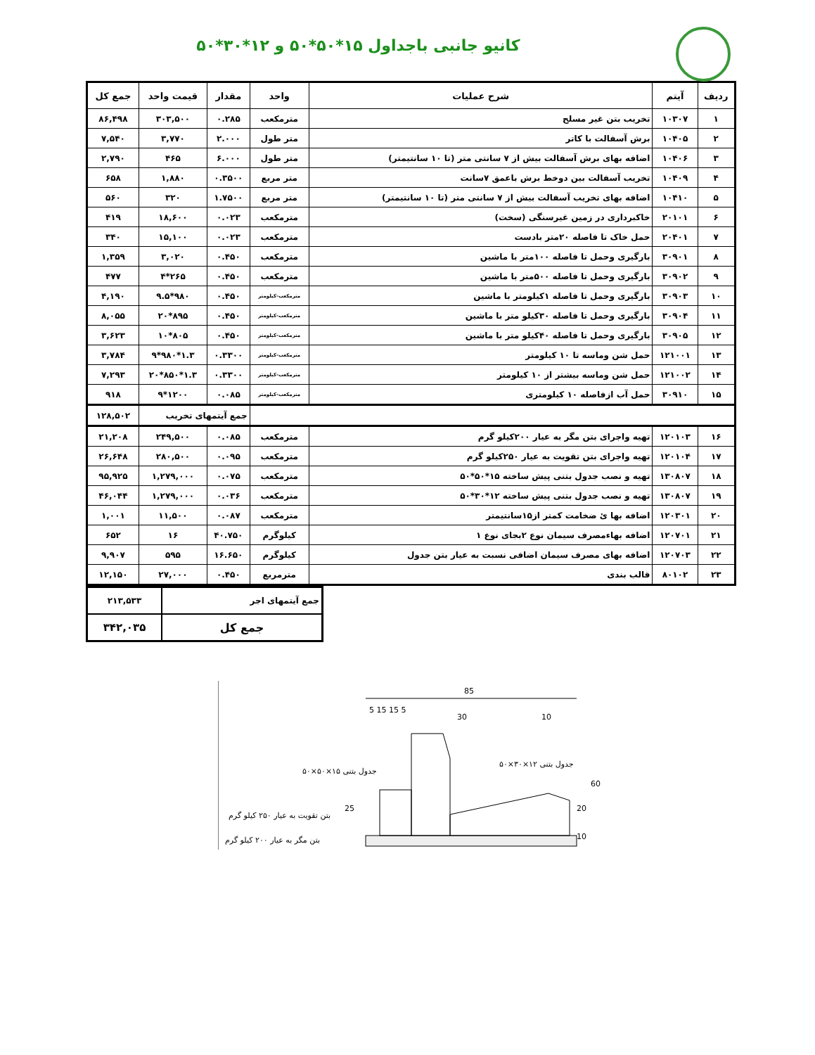کانیو جانبی باجداول ۱۵*۵۰*۵۰ و ۱۲*۳۰*۵۰
| ردیف | آیتم | شرح عملیات | واحد | مقدار | قیمت واحد | جمع کل |
| --- | --- | --- | --- | --- | --- | --- |
| ۱ | ۱۰۳۰۷ | تخریب بتن غیر مسلح | مترمکعب | ۰.۲۸۵ | ۳۰۳,۵۰۰ | ۸۶,۴۹۸ |
| ۲ | ۱۰۴۰۵ | برش آسفالت با کاتر | متر طول | ۲.۰۰۰ | ۳,۷۷۰ | ۷,۵۴۰ |
| ۳ | ۱۰۴۰۶ | اضافه بهای برش آسفالت بیش از ۷ سانتی متر (تا ۱۰ سانتیمتر) | متر طول | ۶.۰۰۰ | ۴۶۵ | ۲,۷۹۰ |
| ۴ | ۱۰۴۰۹ | تخریب آسفالت بین دوخط برش باعمق ۷سانت | متر مربع | ۰.۳۵۰۰ | ۱,۸۸۰ | ۶۵۸ |
| ۵ | ۱۰۴۱۰ | اضافه بهای تخریب آسفالت بیش از ۷ سانتی متر (تا ۱۰ سانتیمتر) | متر مربع | ۱.۷۵۰۰ | ۳۲۰ | ۵۶۰ |
| ۶ | ۲۰۱۰۱ | خاکبرداری در زمین غیرسنگی (سخت) | مترمکعب | ۰.۰۲۳ | ۱۸,۶۰۰ | ۴۱۹ |
| ۷ | ۲۰۴۰۱ | حمل خاک تا فاصله ۲۰متر بادست | مترمکعب | ۰.۰۲۳ | ۱۵,۱۰۰ | ۳۴۰ |
| ۸ | ۳۰۹۰۱ | بارگیری وحمل تا فاصله ۱۰۰متر با ماشین | مترمکعب | ۰.۴۵۰ | ۳,۰۲۰ | ۱,۳۵۹ |
| ۹ | ۳۰۹۰۲ | بارگیری وحمل تا فاصله ۵۰۰متر با ماشین | مترمکعب | ۰.۴۵۰ | ۲۶۵*۴ | ۴۷۷ |
| ۱۰ | ۳۰۹۰۳ | بارگیری وحمل تا فاصله ۱کیلومتر با ماشین | مترمکعب-کیلومتر | ۰.۴۵۰ | ۹۸۰*۹.۵ | ۴,۱۹۰ |
| ۱۱ | ۳۰۹۰۴ | بارگیری وحمل تا فاصله ۳۰کیلو متر با ماشین | مترمکعب-کیلومتر | ۰.۴۵۰ | ۸۹۵*۲۰ | ۸,۰۵۵ |
| ۱۲ | ۳۰۹۰۵ | بارگیری وحمل تا فاصله ۴۰کیلو متر با ماشین | مترمکعب-کیلومتر | ۰.۴۵۰ | ۸۰۵*۱۰ | ۳,۶۲۳ |
| ۱۳ | ۱۲۱۰۰۱ | حمل شن وماسه تا ۱۰ کیلومتر | مترمکعب-کیلومتر | ۰.۳۳۰۰ | ۱.۳*۹۸۰*۹ | ۳,۷۸۴ |
| ۱۴ | ۱۲۱۰۰۲ | حمل شن وماسه بیشتر از ۱۰ کیلومتر | مترمکعب-کیلومتر | ۰.۳۳۰۰ | ۱.۳*۸۵۰*۲۰ | ۷,۲۹۳ |
| ۱۵ | ۳۰۹۱۰ | حمل آب ازفاصله ۱۰ کیلومتری | مترمکعب-کیلومتر | ۰.۰۸۵ | ۱۲۰۰*۹ | ۹۱۸ |
| | | | | جمع آیتمهای تخریب | | ۱۲۸,۵۰۲ |
| ۱۶ | ۱۲۰۱۰۳ | تهیه واجرای بتن مگر به عیار ۲۰۰کیلو گرم | مترمکعب | ۰.۰۸۵ | ۲۴۹,۵۰۰ | ۲۱,۲۰۸ |
| ۱۷ | ۱۲۰۱۰۴ | تهیه واجرای بتن تقویت به عیار ۲۵۰کیلو گرم | مترمکعب | ۰.۰۹۵ | ۲۸۰,۵۰۰ | ۲۶,۶۴۸ |
| ۱۸ | ۱۳۰۸۰۷ | تهیه و نصب جدول بتنی پیش ساخته ۱۵*۵۰*۵۰ | مترمکعب | ۰.۰۷۵ | ۱,۲۷۹,۰۰۰ | ۹۵,۹۲۵ |
| ۱۹ | ۱۳۰۸۰۷ | تهیه و نصب جدول بتنی پیش ساخته ۱۲*۳۰*۵۰ | مترمکعب | ۰.۰۳۶ | ۱,۲۷۹,۰۰۰ | ۴۶,۰۴۴ |
| ۲۰ | ۱۲۰۳۰۱ | اضافه بها ئ ضخامت کمتر از۱۵سانتیمتر | مترمکعب | ۰.۰۸۷ | ۱۱,۵۰۰ | ۱,۰۰۱ |
| ۲۱ | ۱۲۰۷۰۱ | اضافه بهاءمصرف سیمان نوع ۲بجای نوع ۱ | کیلوگرم | ۴۰.۷۵۰ | ۱۶ | ۶۵۲ |
| ۲۲ | ۱۲۰۷۰۳ | اضافه بهای مصرف سیمان اضافی نسبت به عیار بتن جدول | کیلوگرم | ۱۶.۶۵۰ | ۵۹۵ | ۹,۹۰۷ |
| ۲۳ | ۸۰۱۰۲ | قالب بندی | مترمربع | ۰.۴۵۰ | ۲۷,۰۰۰ | ۱۲,۱۵۰ |
| جمع آیتمهای اجر | ۲۱۳,۵۳۳ |
| جمع کل | ۳۴۲,۰۳۵ |
85
5 15 15 5
30
10
جدول بتنی ۱۵×۵۰×۵۰
جدول بتنی ۱۲×۳۰×۵۰
بتن تقویت به عیار ۲۵۰ کیلو گرم
بتن مگر به عیار ۲۰۰ کیلو گرم
60
20
10
25